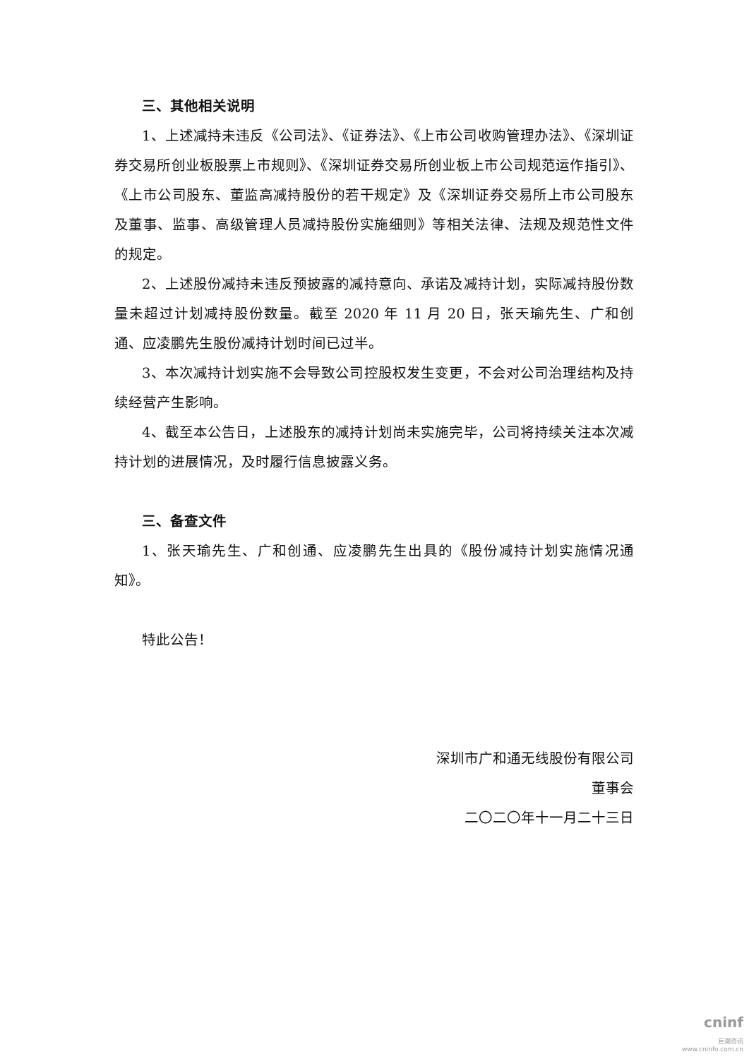三、其他相关说明
1、上述减持未违反《公司法》、《证券法》、《上市公司收购管理办法》、《深圳证券交易所创业板股票上市规则》、《深圳证券交易所创业板上市公司规范运作指引》、《上市公司股东、董监高减持股份的若干规定》及《深圳证券交易所上市公司股东及董事、监事、高级管理人员减持股份实施细则》等相关法律、法规及规范性文件的规定。
2、上述股份减持未违反预披露的减持意向、承诺及减持计划，实际减持股份数量未超过计划减持股份数量。截至 2020 年 11 月 20 日，张天瑜先生、广和创通、应凌鹏先生股份减持计划时间已过半。
3、本次减持计划实施不会导致公司控股权发生变更，不会对公司治理结构及持续经营产生影响。
4、截至本公告日，上述股东的减持计划尚未实施完毕，公司将持续关注本次减持计划的进展情况，及时履行信息披露义务。
三、备查文件
1、张天瑜先生、广和创通、应凌鹏先生出具的《股份减持计划实施情况通知》。
特此公告！
深圳市广和通无线股份有限公司
董事会
二〇二〇年十一月二十三日
cninf
巨潮资讯
www.cninfo.com.cn